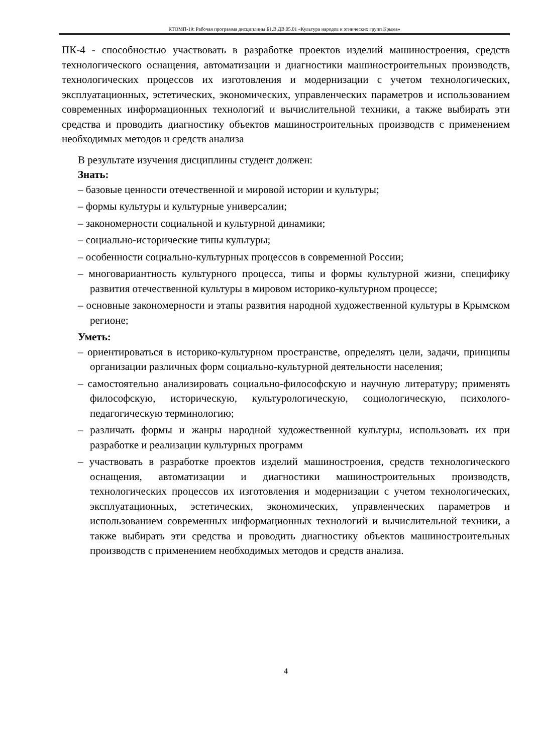КТОМП-19: Рабочая программа дисциплины Б1.В.ДВ.05.01 «Культура народов и этнических групп Крыма»
ПК-4 - способностью участвовать в разработке проектов изделий машиностроения, средств технологического оснащения, автоматизации и диагностики машиностроительных производств, технологических процессов их изготовления и модернизации с учетом технологических, эксплуатационных, эстетических, экономических, управленческих параметров и использованием современных информационных технологий и вычислительной техники, а также выбирать эти средства и проводить диагностику объектов машиностроительных производств с применением необходимых методов и средств анализа
В результате изучения дисциплины студент должен:
Знать:
– базовые ценности отечественной и мировой истории и культуры;
– формы культуры и культурные универсалии;
– закономерности социальной и культурной динамики;
– социально-исторические типы культуры;
– особенности социально-культурных процессов в современной России;
– многовариантность культурного процесса, типы и формы культурной жизни, специфику развития отечественной культуры в мировом историко-культурном процессе;
– основные закономерности и этапы развития народной художественной культуры в Крымском регионе;
Уметь:
– ориентироваться в историко-культурном пространстве, определять цели, задачи, принципы организации различных форм социально-культурной деятельности населения;
– самостоятельно анализировать социально-философскую и научную литературу; применять философскую, историческую, культурологическую, социологическую, психолого-педагогическую терминологию;
– различать формы и жанры народной художественной культуры, использовать их при разработке и реализации культурных программ
– участвовать в разработке проектов изделий машиностроения, средств технологического оснащения, автоматизации и диагностики машиностроительных производств, технологических процессов их изготовления и модернизации с учетом технологических, эксплуатационных, эстетических, экономических, управленческих параметров и использованием современных информационных технологий и вычислительной техники, а также выбирать эти средства и проводить диагностику объектов машиностроительных производств с применением необходимых методов и средств анализа.
4